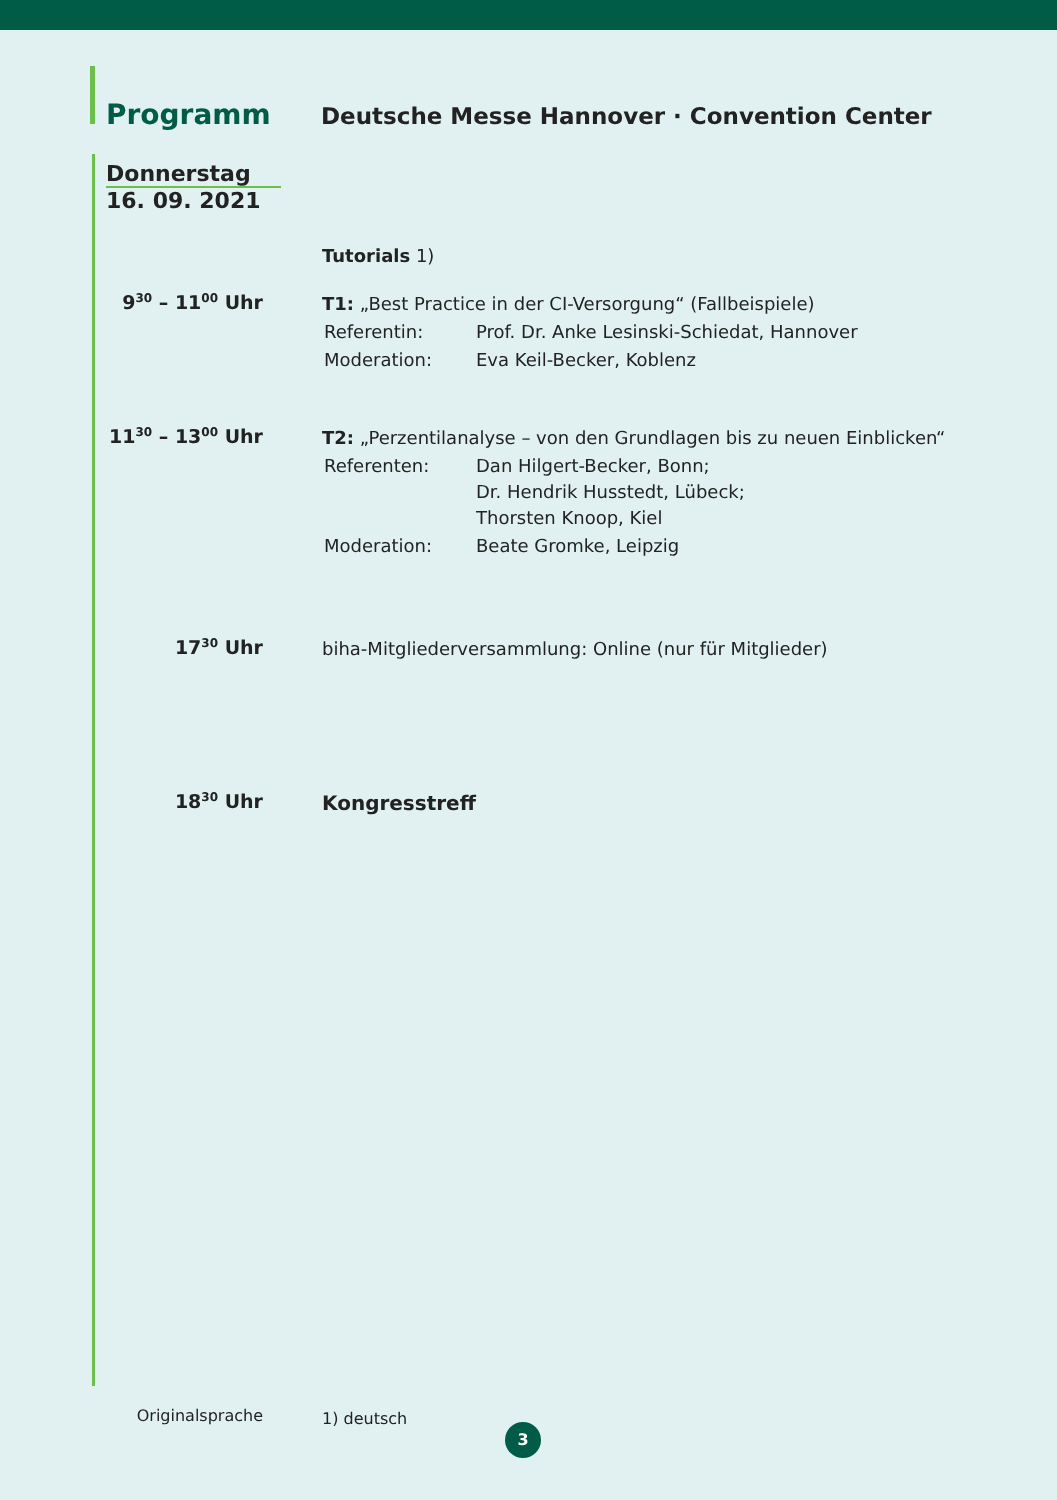Programm
Deutsche Messe Hannover · Convention Center
Donnerstag
16. 09. 2021
Tutorials 1)
9<sup>30</sup> – 11<sup>00</sup> Uhr
T1: „Best Practice in der CI-Versorgung“ (Fallbeispiele)
| Referentin: | Prof. Dr. Anke Lesinski-Schiedat, Hannover |
| Moderation: | Eva Keil-Becker, Koblenz |
11<sup>30</sup> – 13<sup>00</sup> Uhr
T2: „Perzentilanalyse – von den Grundlagen bis zu neuen Einblicken“
| Referenten: | Dan Hilgert-Becker, Bonn; Dr. Hendrik Husstedt, Lübeck; Thorsten Knoop, Kiel |
| Moderation: | Beate Gromke, Leipzig |
17<sup>30</sup> Uhr
biha-Mitgliederversammlung: Online (nur für Mitglieder)
18<sup>30</sup> Uhr
Kongresstreff
Originalsprache
1) deutsch
3